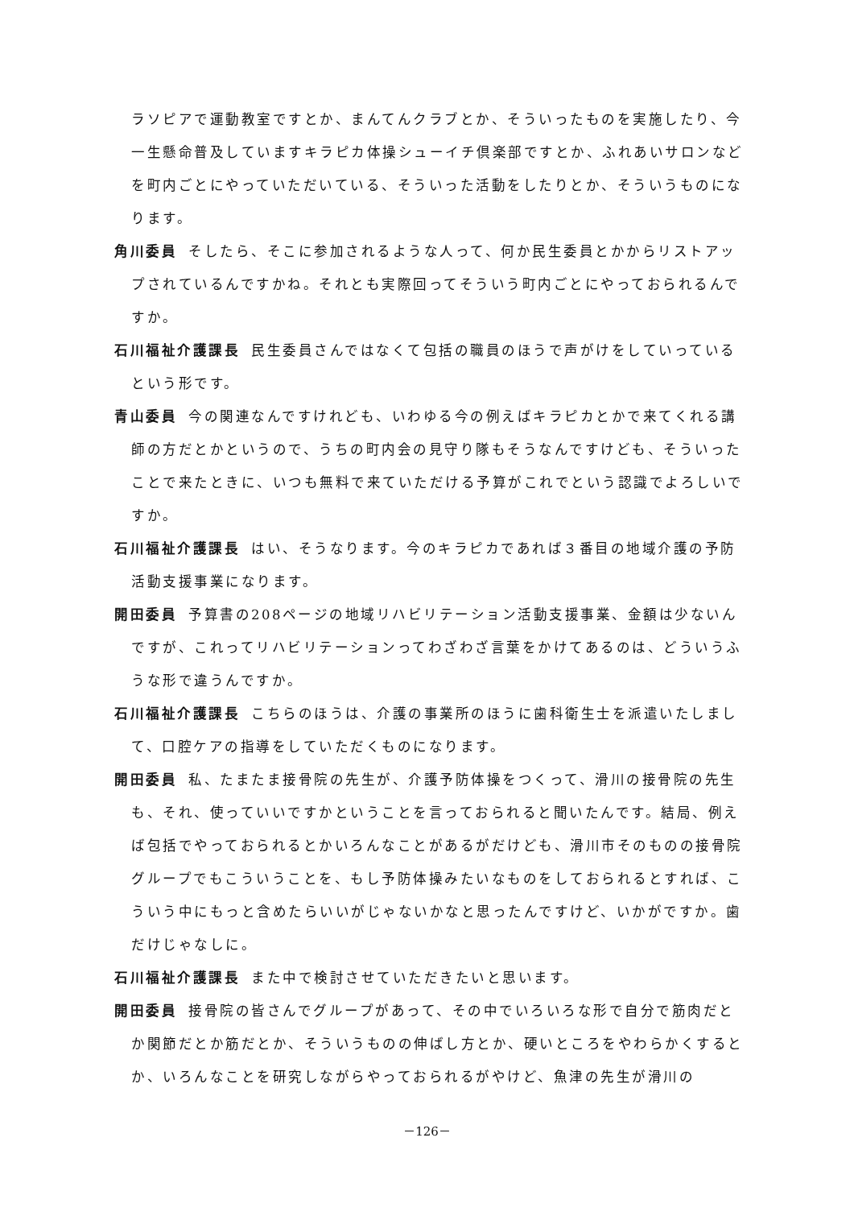ラソピアで運動教室ですとか、まんてんクラブとか、そういったものを実施したり、今一生懸命普及していますキラピカ体操シューイチ倶楽部ですとか、ふれあいサロンなどを町内ごとにやっていただいている、そういった活動をしたりとか、そういうものになります。
角川委員 そしたら、そこに参加されるような人って、何か民生委員とかからリストアップされているんですかね。それとも実際回ってそういう町内ごとにやっておられるんですか。
石川福祉介護課長 民生委員さんではなくて包括の職員のほうで声がけをしていっているという形です。
青山委員 今の関連なんですけれども、いわゆる今の例えばキラピカとかで来てくれる講師の方だとかというので、うちの町内会の見守り隊もそうなんですけども、そういったことで来たときに、いつも無料で来ていただける予算がこれでという認識でよろしいですか。
石川福祉介護課長 はい、そうなります。今のキラピカであれば３番目の地域介護の予防活動支援事業になります。
開田委員 予算書の208ページの地域リハビリテーション活動支援事業、金額は少ないんですが、これってリハビリテーションってわざわざ言葉をかけてあるのは、どういうふうな形で違うんですか。
石川福祉介護課長 こちらのほうは、介護の事業所のほうに歯科衛生士を派遣いたしまして、口腔ケアの指導をしていただくものになります。
開田委員 私、たまたま接骨院の先生が、介護予防体操をつくって、滑川の接骨院の先生も、それ、使っていいですかということを言っておられると聞いたんです。結局、例えば包括でやっておられるとかいろんなことがあるがだけども、滑川市そのものの接骨院グループでもこういうことを、もし予防体操みたいなものをしておられるとすれば、こういう中にもっと含めたらいいがじゃないかなと思ったんですけど、いかがですか。歯だけじゃなしに。
石川福祉介護課長 また中で検討させていただきたいと思います。
開田委員 接骨院の皆さんでグループがあって、その中でいろいろな形で自分で筋肉だとか関節だとか筋だとか、そういうものの伸ばし方とか、硬いところをやわらかくするとか、いろんなことを研究しながらやっておられるがやけど、魚津の先生が滑川の
－126－